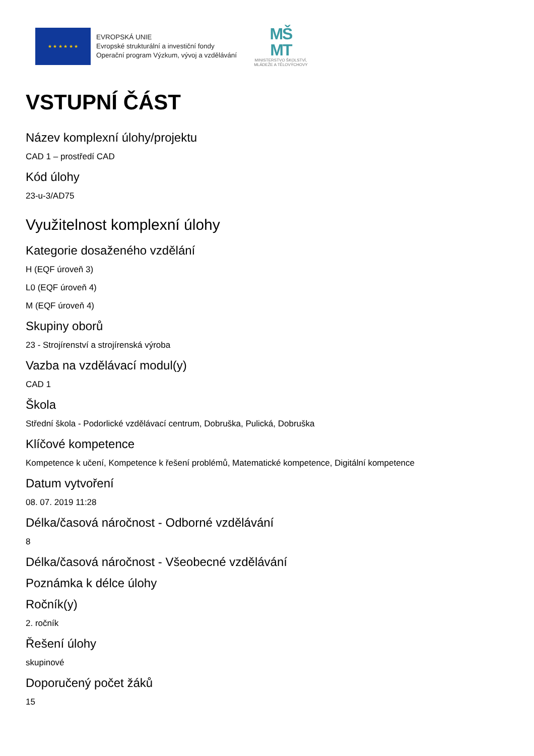★ ★ ★ ★ ★ ★
EVROPSKÁ UNIE
Evropské strukturální a investiční fondy
Operační program Výzkum, vývoj a vzdělávání
MŠ
MT
MINISTERSTVO ŠKOLSTVÍ,
MLÁDEŽE A TĚLOVÝCHOVY
VSTUPNÍ ČÁST
Název komplexní úlohy/projektu
CAD 1 – prostředí CAD
Kód úlohy
23-u-3/AD75
Využitelnost komplexní úlohy
Kategorie dosaženého vzdělání
H (EQF úroveň 3)
L0 (EQF úroveň 4)
M (EQF úroveň 4)
Skupiny oborů
23 - Strojírenství a strojírenská výroba
Vazba na vzdělávací modul(y)
CAD 1
Škola
Střední škola - Podorlické vzdělávací centrum, Dobruška, Pulická, Dobruška
Klíčové kompetence
Kompetence k učení, Kompetence k řešení problémů, Matematické kompetence, Digitální kompetence
Datum vytvoření
08. 07. 2019 11:28
Délka/časová náročnost - Odborné vzdělávání
8
Délka/časová náročnost - Všeobecné vzdělávání
Poznámka k délce úlohy
Ročník(y)
2. ročník
Řešení úlohy
skupinové
Doporučený počet žáků
15